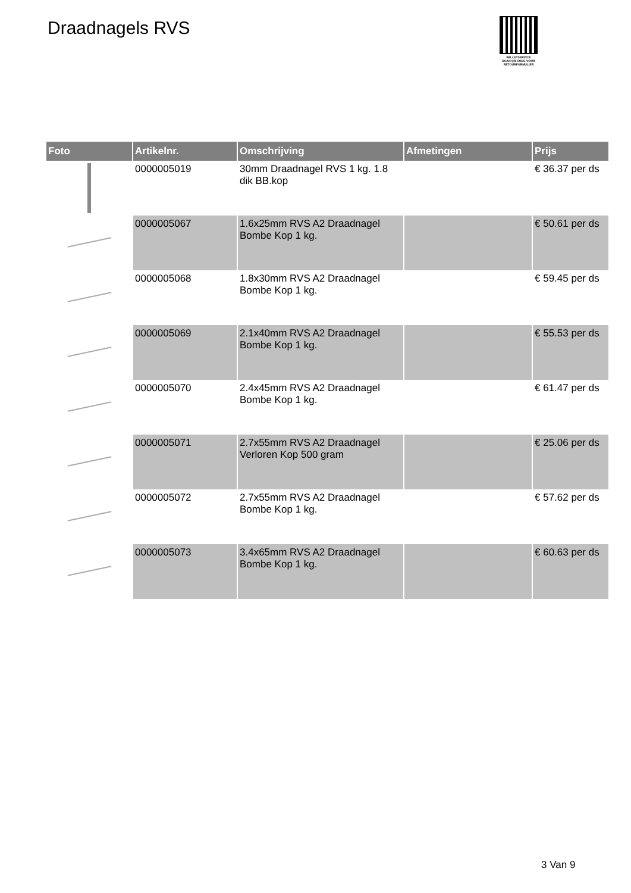Draadnagels RVS
PALLETSERVICE
SCAN QR-CODE VOOR RETOURFORMULIER
| Foto | Artikelnr. | Omschrijving | Afmetingen | Prijs |
| --- | --- | --- | --- | --- |
| | 0000005019 | 30mm Draadnagel RVS 1 kg. 1.8 dik BB.kop | | € 36.37 per ds |
| | 0000005067 | 1.6x25mm RVS A2 Draadnagel Bombe Kop 1 kg. | | € 50.61 per ds |
| | 0000005068 | 1.8x30mm RVS A2 Draadnagel Bombe Kop 1 kg. | | € 59.45 per ds |
| | 0000005069 | 2.1x40mm RVS A2 Draadnagel Bombe Kop 1 kg. | | € 55.53 per ds |
| | 0000005070 | 2.4x45mm RVS A2 Draadnagel Bombe Kop 1 kg. | | € 61.47 per ds |
| | 0000005071 | 2.7x55mm RVS A2 Draadnagel Verloren Kop 500 gram | | € 25.06 per ds |
| | 0000005072 | 2.7x55mm RVS A2 Draadnagel Bombe Kop 1 kg. | | € 57.62 per ds |
| | 0000005073 | 3.4x65mm RVS A2 Draadnagel Bombe Kop 1 kg. | | € 60.63 per ds |
3 Van 9